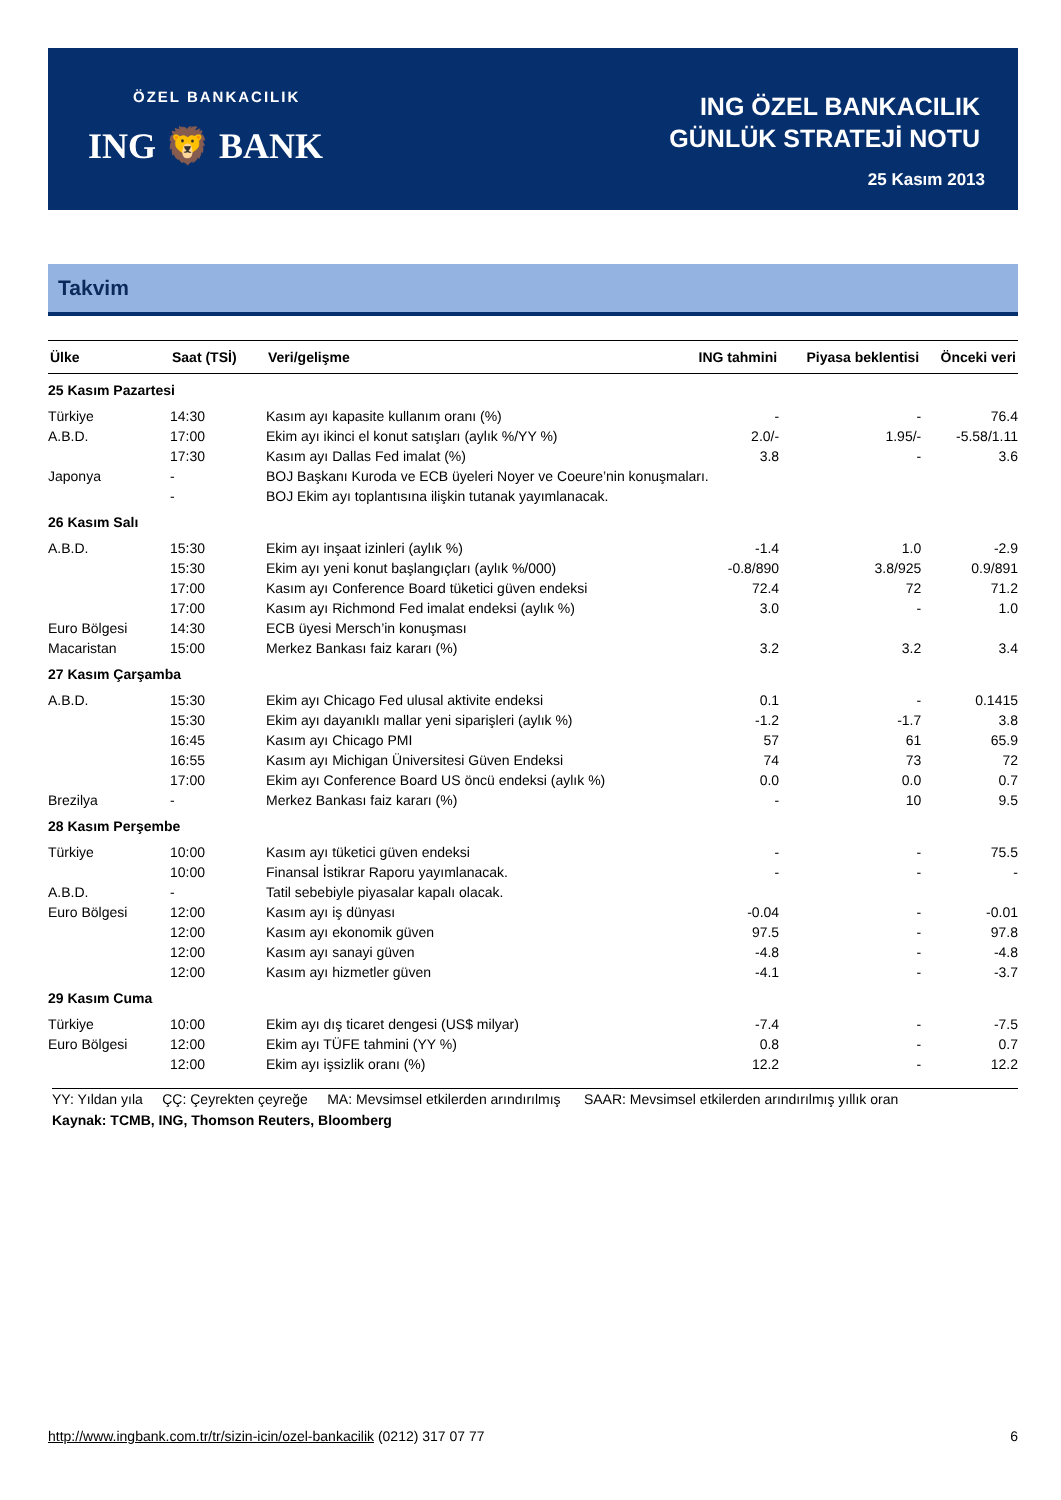ÖZEL BANKACILIK
ING 🦁 BANK
ING ÖZEL BANKACILIK
GÜNLÜK STRATEJİ NOTU
25 Kasım 2013
Takvim
| Ülke | Saat (TSİ) | Veri/gelişme | ING tahmini | Piyasa beklentisi | Önceki veri |
| --- | --- | --- | --- | --- | --- |
| 25 Kasım Pazartesi | | | | | |
| Türkiye | 14:30 | Kasım ayı kapasite kullanım oranı (%) | - | - | 76.4 |
| A.B.D. | 17:00 | Ekim ayı ikinci el konut satışları (aylık %/YY %) | 2.0/- | 1.95/- | -5.58/1.11 |
| | 17:30 | Kasım ayı Dallas Fed imalat (%) | 3.8 | - | 3.6 |
| Japonya | - | BOJ Başkanı Kuroda ve ECB üyeleri Noyer ve Coeure’nin konuşmaları. | | | |
| | - | BOJ Ekim ayı toplantısına ilişkin tutanak yayımlanacak. | | | |
| 26 Kasım Salı | | | | | |
| A.B.D. | 15:30 | Ekim ayı inşaat izinleri (aylık %) | -1.4 | 1.0 | -2.9 |
| | 15:30 | Ekim ayı yeni konut başlangıçları (aylık %/000) | -0.8/890 | 3.8/925 | 0.9/891 |
| | 17:00 | Kasım ayı Conference Board tüketici güven endeksi | 72.4 | 72 | 71.2 |
| | 17:00 | Kasım ayı Richmond Fed imalat endeksi (aylık %) | 3.0 | - | 1.0 |
| Euro Bölgesi | 14:30 | ECB üyesi Mersch’in konuşması | | | |
| Macaristan | 15:00 | Merkez Bankası faiz kararı (%) | 3.2 | 3.2 | 3.4 |
| 27 Kasım Çarşamba | | | | | |
| A.B.D. | 15:30 | Ekim ayı Chicago Fed ulusal aktivite endeksi | 0.1 | - | 0.1415 |
| | 15:30 | Ekim ayı dayanıklı mallar yeni siparişleri (aylık %) | -1.2 | -1.7 | 3.8 |
| | 16:45 | Kasım ayı Chicago PMI | 57 | 61 | 65.9 |
| | 16:55 | Kasım ayı Michigan Üniversitesi Güven Endeksi | 74 | 73 | 72 |
| | 17:00 | Ekim ayı Conference Board US öncü endeksi (aylık %) | 0.0 | 0.0 | 0.7 |
| Brezilya | - | Merkez Bankası faiz kararı (%) | - | 10 | 9.5 |
| 28 Kasım Perşembe | | | | | |
| Türkiye | 10:00 | Kasım ayı tüketici güven endeksi | - | - | 75.5 |
| | 10:00 | Finansal İstikrar Raporu yayımlanacak. | - | - | - |
| A.B.D. | - | Tatil sebebiyle piyasalar kapalı olacak. | | | |
| Euro Bölgesi | 12:00 | Kasım ayı iş dünyası | -0.04 | - | -0.01 |
| | 12:00 | Kasım ayı ekonomik güven | 97.5 | - | 97.8 |
| | 12:00 | Kasım ayı sanayi güven | -4.8 | - | -4.8 |
| | 12:00 | Kasım ayı hizmetler güven | -4.1 | - | -3.7 |
| 29 Kasım Cuma | | | | | |
| Türkiye | 10:00 | Ekim ayı dış ticaret dengesi (US$ milyar) | -7.4 | - | -7.5 |
| Euro Bölgesi | 12:00 | Ekim ayı TÜFE tahmini (YY %) | 0.8 | - | 0.7 |
| | 12:00 | Ekim ayı işsizlik oranı (%) | 12.2 | - | 12.2 |
YY: Yıldan yıla ÇÇ: Çeyrekten çeyreğe MA: Mevsimsel etkilerden arındırılmış SAAR: Mevsimsel etkilerden arındırılmış yıllık oran
Kaynak: TCMB, ING, Thomson Reuters, Bloomberg
http://www.ingbank.com.tr/tr/sizin-icin/ozel-bankacilik (0212) 317 07 77 6